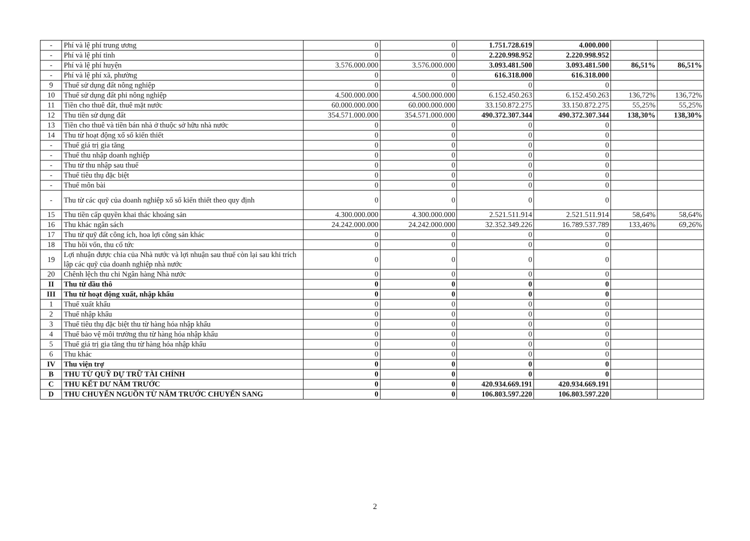| - | Phí và lệ phí trung ương | 0 | 0 | 1.751.728.619 | 4.000.000 | | |
| - | Phí và lệ phí tỉnh | 0 | 0 | 2.220.998.952 | 2.220.998.952 | | |
| - | Phí và lệ phí huyện | 3.576.000.000 | 3.576.000.000 | 3.093.481.500 | 3.093.481.500 | 86,51% | 86,51% |
| - | Phí và lệ phí xã, phường | 0 | 0 | 616.318.000 | 616.318.000 | | |
| 9 | Thuế sử dụng đất nông nghiệp | 0 | 0 | 0 | 0 | | |
| 10 | Thuế sử dụng đất phi nông nghiệp | 4.500.000.000 | 4.500.000.000 | 6.152.450.263 | 6.152.450.263 | 136,72% | 136,72% |
| 11 | Tiền cho thuê đất, thuê mặt nước | 60.000.000.000 | 60.000.000.000 | 33.150.872.275 | 33.150.872.275 | 55,25% | 55,25% |
| 12 | Thu tiền sử dụng đất | 354.571.000.000 | 354.571.000.000 | 490.372.307.344 | 490.372.307.344 | 138,30% | 138,30% |
| 13 | Tiền cho thuê và tiền bán nhà ở thuộc sở hữu nhà nước | 0 | 0 | 0 | 0 | | |
| 14 | Thu từ hoạt động xổ số kiến thiết | 0 | 0 | 0 | 0 | | |
| - | Thuế giá trị gia tăng | 0 | 0 | 0 | 0 | | |
| - | Thuế thu nhập doanh nghiệp | 0 | 0 | 0 | 0 | | |
| - | Thu từ thu nhập sau thuế | 0 | 0 | 0 | 0 | | |
| - | Thuế tiêu thụ đặc biệt | 0 | 0 | 0 | 0 | | |
| - | Thuế môn bài | 0 | 0 | 0 | 0 | | |
| - | Thu từ các quỹ của doanh nghiệp xổ số kiến thiết theo quy định | 0 | 0 | 0 | 0 | | |
| 15 | Thu tiền cấp quyền khai thác khoáng sản | 4.300.000.000 | 4.300.000.000 | 2.521.511.914 | 2.521.511.914 | 58,64% | 58,64% |
| 16 | Thu khác ngân sách | 24.242.000.000 | 24.242.000.000 | 32.352.349.226 | 16.789.537.789 | 133,46% | 69,26% |
| 17 | Thu từ quỹ đất công ích, hoa lợi công sản khác | 0 | 0 | 0 | 0 | | |
| 18 | Thu hồi vốn, thu cổ tức | 0 | 0 | 0 | 0 | | |
| 19 | Lợi nhuận được chia của Nhà nước và lợi nhuận sau thuế còn lại sau khi trích lập các quỹ của doanh nghiệp nhà nước | 0 | 0 | 0 | 0 | | |
| 20 | Chênh lệch thu chi Ngân hàng Nhà nước | 0 | 0 | 0 | 0 | | |
| II | Thu từ dầu thô | 0 | 0 | 0 | 0 | | |
| III | Thu từ hoạt động xuất, nhập khẩu | 0 | 0 | 0 | 0 | | |
| 1 | Thuế xuất khẩu | 0 | 0 | 0 | 0 | | |
| 2 | Thuế nhập khẩu | 0 | 0 | 0 | 0 | | |
| 3 | Thuế tiêu thụ đặc biệt thu từ hàng hóa nhập khẩu | 0 | 0 | 0 | 0 | | |
| 4 | Thuế bảo vệ môi trường thu từ hàng hóa nhập khẩu | 0 | 0 | 0 | 0 | | |
| 5 | Thuế giá trị gia tăng thu từ hàng hóa nhập khẩu | 0 | 0 | 0 | 0 | | |
| 6 | Thu khác | 0 | 0 | 0 | 0 | | |
| IV | Thu viện trợ | 0 | 0 | 0 | 0 | | |
| B | THU TỪ QUỸ DỰ TRỮ TÀI CHÍNH | 0 | 0 | 0 | 0 | | |
| C | THU KẾT DƯ NĂM TRƯỚC | 0 | 0 | 420.934.669.191 | 420.934.669.191 | | |
| D | THU CHUYỂN NGUỒN TỪ NĂM TRƯỚC CHUYỂN SANG | 0 | 0 | 106.803.597.220 | 106.803.597.220 | | |
2